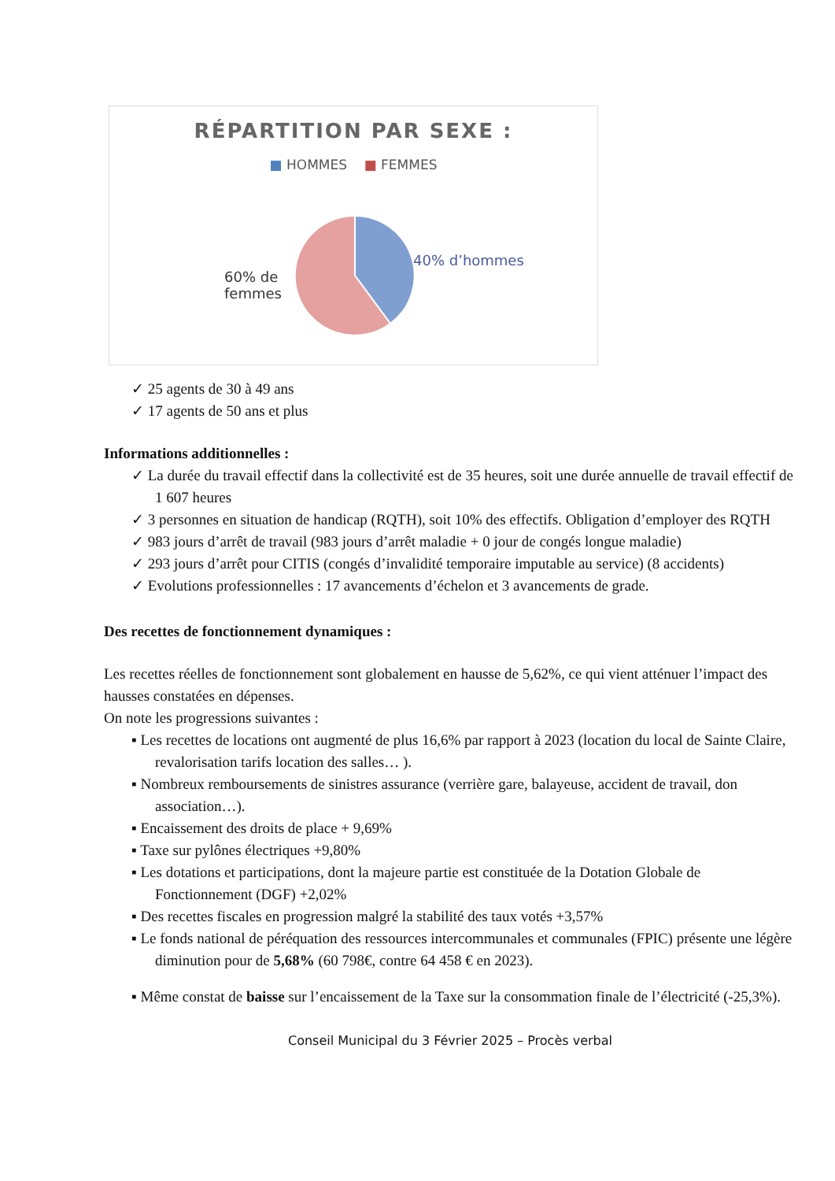RÉPARTITION PAR SEXE :
■ HOMMES ■ FEMMES
40% d’hommes
60% de
femmes
✓ 25 agents de 30 à 49 ans
✓ 17 agents de 50 ans et plus
Informations additionnelles :
✓ La durée du travail effectif dans la collectivité est de 35 heures, soit une durée annuelle de travail effectif de 1 607 heures
✓ 3 personnes en situation de handicap (RQTH), soit 10% des effectifs. Obligation d’employer des RQTH
✓ 983 jours d’arrêt de travail (983 jours d’arrêt maladie + 0 jour de congés longue maladie)
✓ 293 jours d’arrêt pour CITIS (congés d’invalidité temporaire imputable au service) (8 accidents)
✓ Evolutions professionnelles : 17 avancements d’échelon et 3 avancements de grade.
Des recettes de fonctionnement dynamiques :
Les recettes réelles de fonctionnement sont globalement en hausse de 5,62%, ce qui vient atténuer l’impact des hausses constatées en dépenses.
On note les progressions suivantes :
▪ Les recettes de locations ont augmenté de plus 16,6% par rapport à 2023 (location du local de Sainte Claire, revalorisation tarifs location des salles… ).
▪ Nombreux remboursements de sinistres assurance (verrière gare, balayeuse, accident de travail, don association…).
▪ Encaissement des droits de place + 9,69%
▪ Taxe sur pylônes électriques +9,80%
▪ Les dotations et participations, dont la majeure partie est constituée de la Dotation Globale de Fonctionnement (DGF) +2,02%
▪ Des recettes fiscales en progression malgré la stabilité des taux votés +3,57%
▪ Le fonds national de péréquation des ressources intercommunales et communales (FPIC) présente une légère diminution pour de 5,68% (60 798€, contre 64 458 € en 2023).
▪ Même constat de baisse sur l’encaissement de la Taxe sur la consommation finale de l’électricité (-25,3%).
Conseil Municipal du 3 Février 2025 – Procès verbal